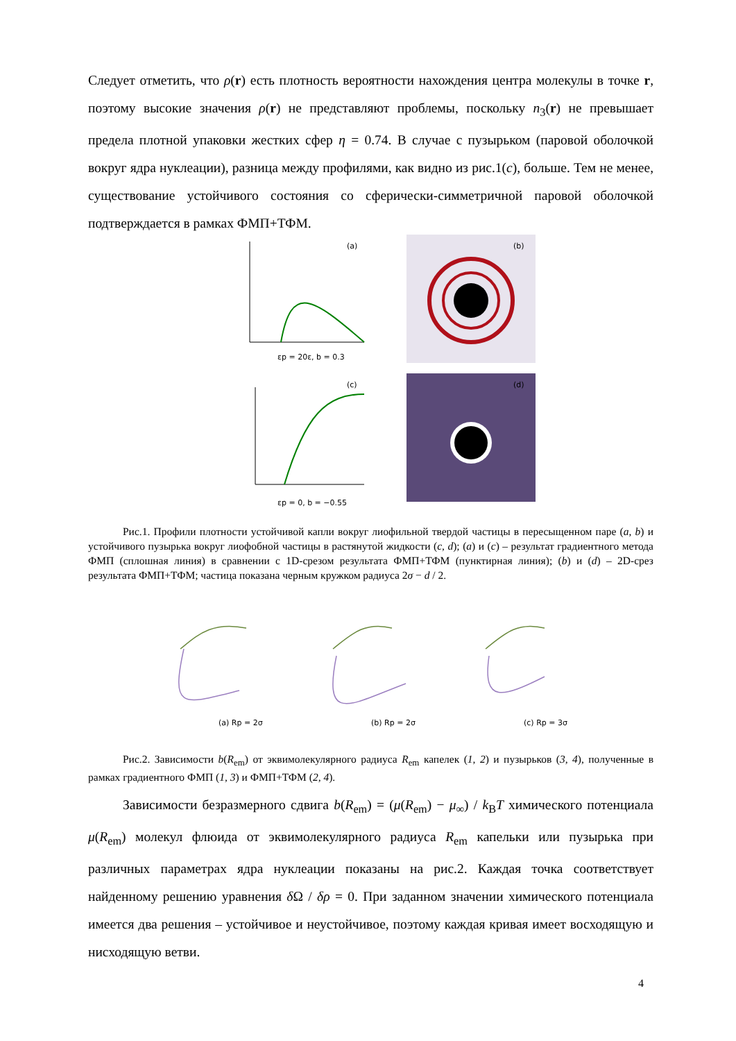Следует отметить, что ρ(r) есть плотность вероятности нахождения центра молекулы в точке r, поэтому высокие значения ρ(r) не представляют проблемы, поскольку n<sub>3</sub>(r) не превышает предела плотной упаковки жестких сфер η = 0.74. В случае с пузырьком (паровой оболочкой вокруг ядра нуклеации), разница между профилями, как видно из рис.1(c), больше. Тем не менее, существование устойчивого состояния со сферически-симметричной паровой оболочкой подтверждается в рамках ФМП+ТФМ.
(b)
(a)
εp = 20ε, b = 0.3
(d)
(c)
εp = 0, b = −0.55
Рис.1. Профили плотности устойчивой капли вокруг лиофильной твердой частицы в пересыщенном паре (a, b) и устойчивого пузырька вокруг лиофобной частицы в растянутой жидкости (c, d); (a) и (c) – результат градиентного метода ФМП (сплошная линия) в сравнении с 1D-срезом результата ФМП+ТФМ (пунктирная линия); (b) и (d) – 2D-срез результата ФМП+ТФМ; частица показана черным кружком радиуса 2σ − d / 2.
(a) Rp = 2σ
(b) Rp = 2σ
(c) Rp = 3σ
Рис.2. Зависимости b(R<sub>em</sub>) от эквимолекулярного радиуса R<sub>em</sub> капелек (1, 2) и пузырьков (3, 4), полученные в рамках градиентного ФМП (1, 3) и ФМП+ТФМ (2, 4).
Зависимости безразмерного сдвига b(R<sub>em</sub>) = (μ(R<sub>em</sub>) − μ<sub>∞</sub>) / k<sub>B</sub>T химического потенциала μ(R<sub>em</sub>) молекул флюида от эквимолекулярного радиуса R<sub>em</sub> капельки или пузырька при различных параметрах ядра нуклеации показаны на рис.2. Каждая точка соответствует найденному решению уравнения δ Ω / δρ = 0. При заданном значении химического потенциала имеется два решения – устойчивое и неустойчивое, поэтому каждая кривая имеет восходящую и нисходящую ветви.
4